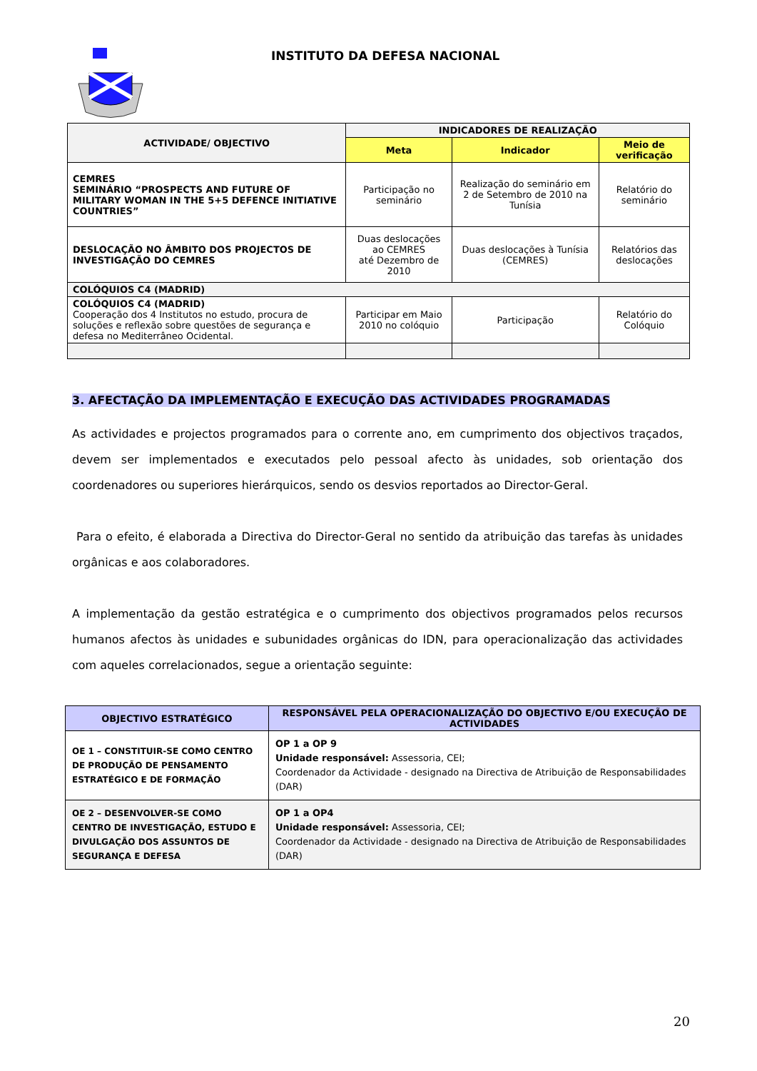INSTITUTO DA DEFESA NACIONAL
| ACTIVIDADE/ OBJECTIVO | INDICADORES DE REALIZAÇÃO | | |
| --- | --- | --- | --- |
| | Meta | Indicador | Meio de verificação |
| CEMRES SEMINÁRIO “PROSPECTS AND FUTURE OF MILITARY WOMAN IN THE 5+5 DEFENCE INITIATIVE COUNTRIES” | Participação no seminário | Realização do seminário em 2 de Setembro de 2010 na Tunísia | Relatório do seminário |
| DESLOCAÇÃO NO ÂMBITO DOS PROJECTOS DE INVESTIGAÇÃO DO CEMRES | Duas deslocações ao CEMRES até Dezembro de 2010 | Duas deslocações à Tunísia (CEMRES) | Relatórios das deslocações |
| COLÓQUIOS C4 (MADRID) | | | |
| COLÓQUIOS C4 (MADRID) Cooperação dos 4 Institutos no estudo, procura de soluções e reflexão sobre questões de segurança e defesa no Mediterrâneo Ocidental. | Participar em Maio 2010 no colóquio | Participação | Relatório do Colóquio |
3. AFECTAÇÃO DA IMPLEMENTAÇÃO E EXECUÇÃO DAS ACTIVIDADES PROGRAMADAS
As actividades e projectos programados para o corrente ano, em cumprimento dos objectivos traçados, devem ser implementados e executados pelo pessoal afecto às unidades, sob orientação dos coordenadores ou superiores hierárquicos, sendo os desvios reportados ao Director-Geral.
Para o efeito, é elaborada a Directiva do Director-Geral no sentido da atribuição das tarefas às unidades orgânicas e aos colaboradores.
A implementação da gestão estratégica e o cumprimento dos objectivos programados pelos recursos humanos afectos às unidades e subunidades orgânicas do IDN, para operacionalização das actividades com aqueles correlacionados, segue a orientação seguinte:
| OBJECTIVO ESTRATÉGICO | RESPONSÁVEL PELA OPERACIONALIZAÇÃO DO OBJECTIVO E/OU EXECUÇÃO DE ACTIVIDADES |
| --- | --- |
| OE 1 – CONSTITUIR-SE COMO CENTRO DE PRODUÇÃO DE PENSAMENTO ESTRATÉGICO E DE FORMAÇÃO | OP 1 a OP 9 Unidade responsável: Assessoria, CEI; Coordenador da Actividade - designado na Directiva de Atribuição de Responsabilidades (DAR) |
| OE 2 – DESENVOLVER-SE COMO CENTRO DE INVESTIGAÇÃO, ESTUDO E DIVULGAÇÃO DOS ASSUNTOS DE SEGURANÇA E DEFESA | OP 1 a OP4 Unidade responsável: Assessoria, CEI; Coordenador da Actividade - designado na Directiva de Atribuição de Responsabilidades (DAR) |
20